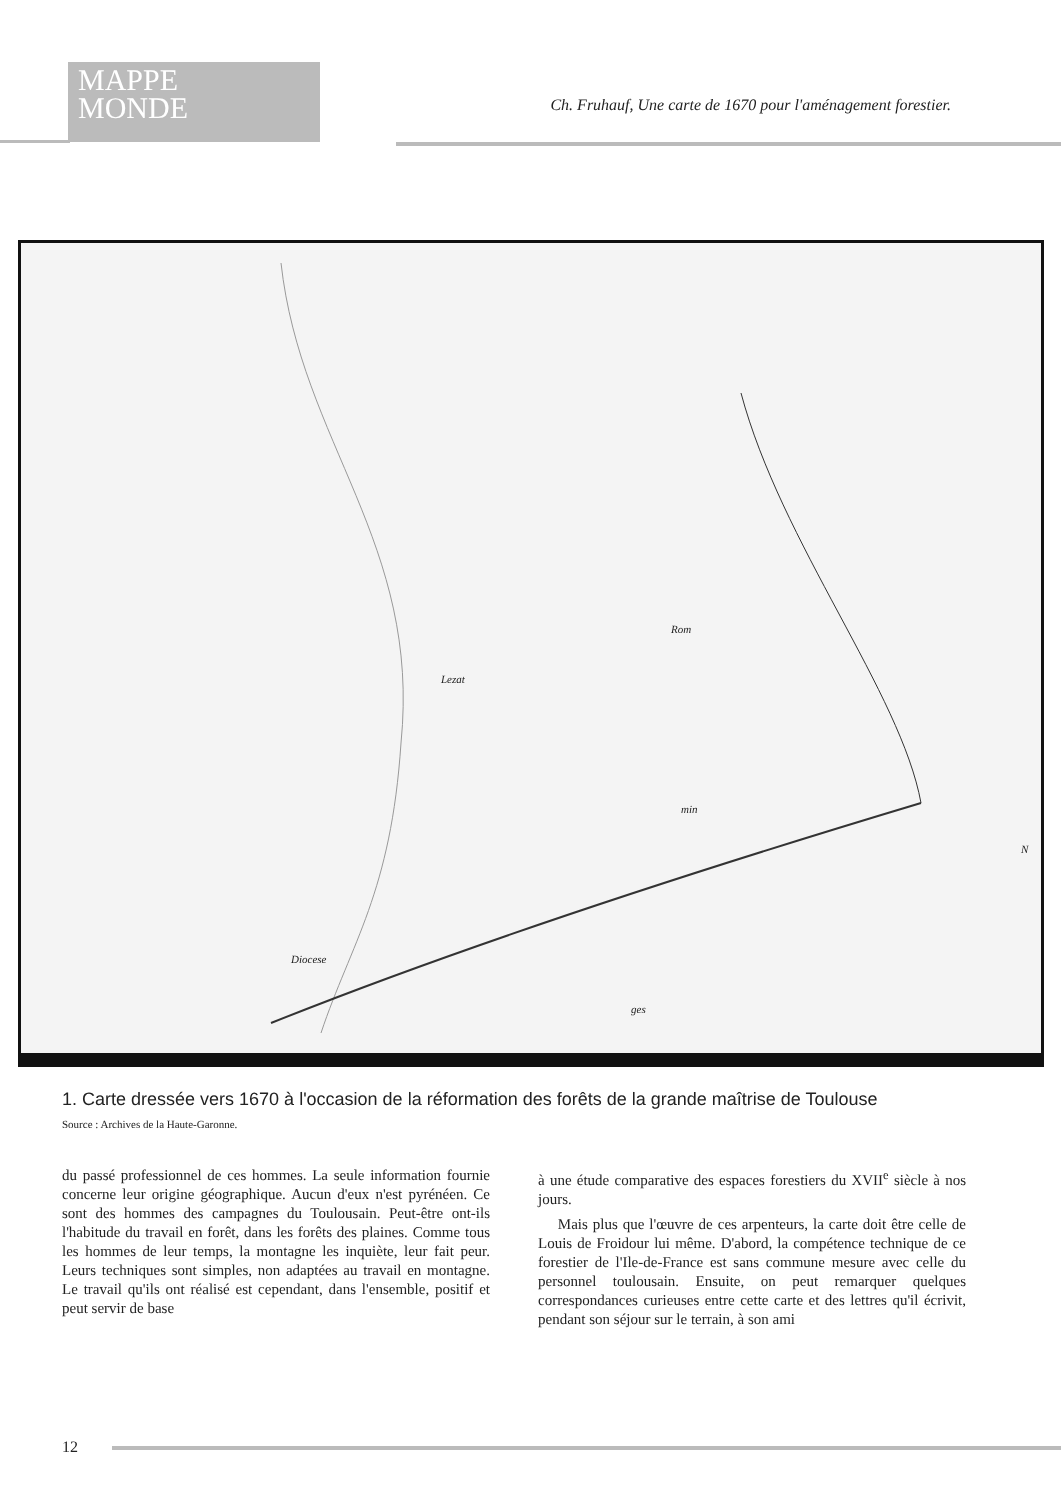MAPPE
MONDE
Ch. Fruhauf, Une carte de 1670 pour l'aménagement forestier.
Lezat
Rom
min
Diocese
ges
N
1. Carte dressée vers 1670 à l'occasion de la réformation des forêts de la grande maîtrise de Toulouse
Source : Archives de la Haute-Garonne.
du passé professionnel de ces hommes. La seule information fournie concerne leur origine géographique. Aucun d'eux n'est pyrénéen. Ce sont des hommes des campagnes du Toulousain. Peut-être ont-ils l'habitude du travail en forêt, dans les forêts des plaines. Comme tous les hommes de leur temps, la montagne les inquiète, leur fait peur. Leurs techniques sont simples, non adaptées au travail en montagne. Le travail qu'ils ont réalisé est cependant, dans l'ensemble, positif et peut servir de base
à une étude comparative des espaces forestiers du XVII<sup>e</sup> siècle à nos jours.
Mais plus que l'œuvre de ces arpenteurs, la carte doit être celle de Louis de Froidour lui même. D'abord, la compétence technique de ce forestier de l'Ile-de-France est sans commune mesure avec celle du personnel toulousain. Ensuite, on peut remarquer quelques correspondances curieuses entre cette carte et des lettres qu'il écrivit, pendant son séjour sur le terrain, à son ami
12